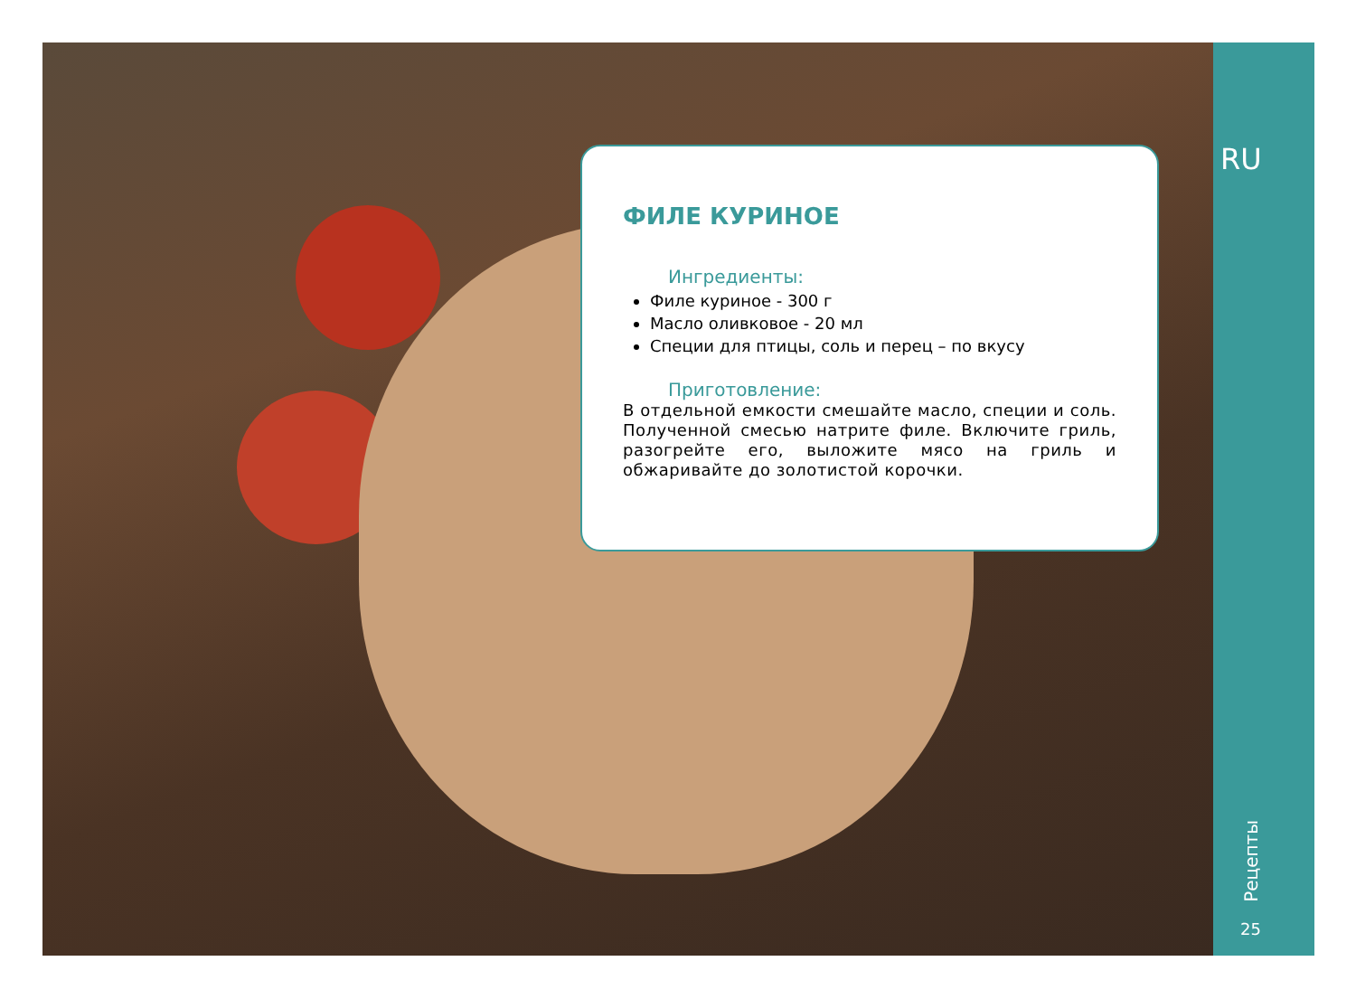ФИЛЕ КУРИНОЕ
Ингредиенты:
Филе куриное - 300 г
Масло оливковое - 20 мл
Специи для птицы, соль и перец – по вкусу
Приготовление:
В отдельной емкости смешайте масло, специи и соль. Полученной смесью натрите филе. Включите гриль, разогрейте его, выложите мясо на гриль и обжаривайте до золотистой корочки.
RU
Рецепты
25